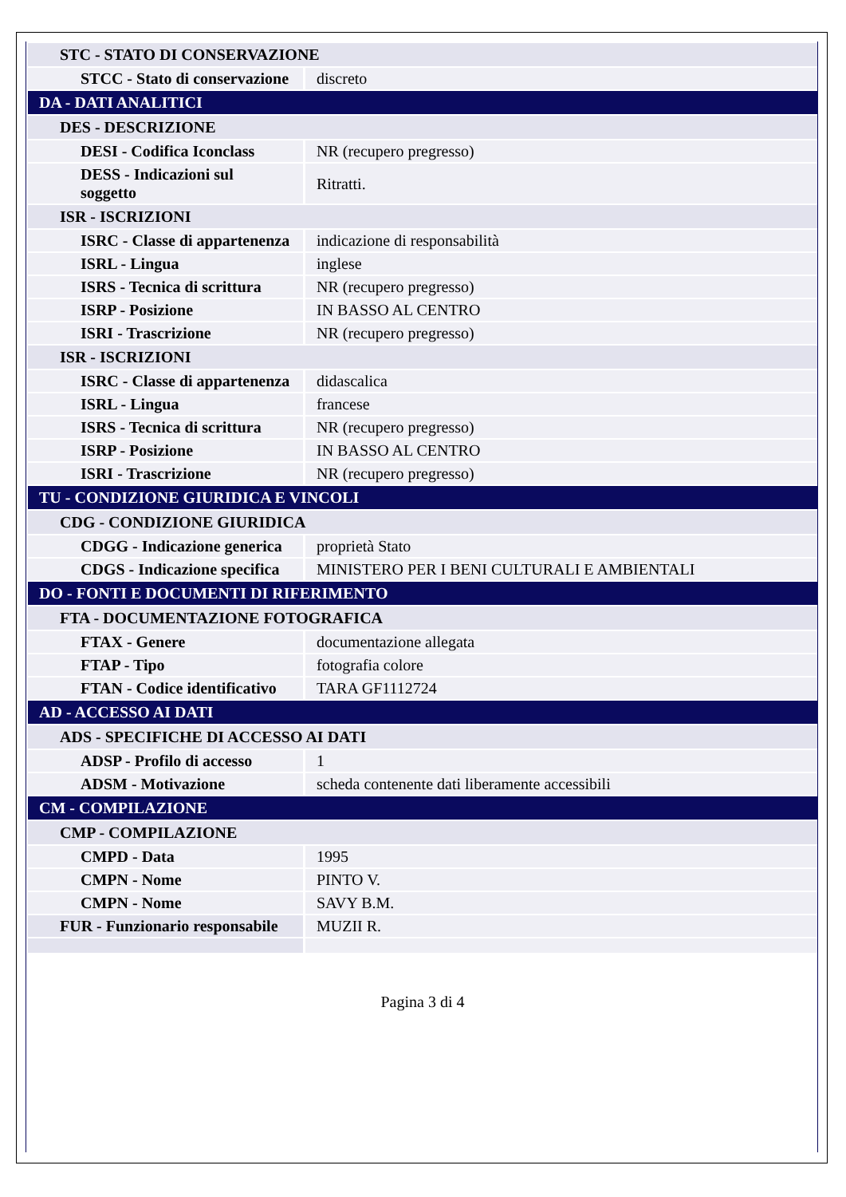| STC - STATO DI CONSERVAZIONE | |
| STCC - Stato di conservazione | discreto |
| DA - DATI ANALITICI | |
| DES - DESCRIZIONE | |
| DESI - Codifica Iconclass | NR (recupero pregresso) |
| DESS - Indicazioni sul soggetto | Ritratti. |
| ISR - ISCRIZIONI | |
| ISRC - Classe di appartenenza | indicazione di responsabilità |
| ISRL - Lingua | inglese |
| ISRS - Tecnica di scrittura | NR (recupero pregresso) |
| ISRP - Posizione | IN BASSO AL CENTRO |
| ISRI - Trascrizione | NR (recupero pregresso) |
| ISR - ISCRIZIONI | |
| ISRC - Classe di appartenenza | didascalica |
| ISRL - Lingua | francese |
| ISRS - Tecnica di scrittura | NR (recupero pregresso) |
| ISRP - Posizione | IN BASSO AL CENTRO |
| ISRI - Trascrizione | NR (recupero pregresso) |
| TU - CONDIZIONE GIURIDICA E VINCOLI | |
| CDG - CONDIZIONE GIURIDICA | |
| CDGG - Indicazione generica | proprietà Stato |
| CDGS - Indicazione specifica | MINISTERO PER I BENI CULTURALI E AMBIENTALI |
| DO - FONTI E DOCUMENTI DI RIFERIMENTO | |
| FTA - DOCUMENTAZIONE FOTOGRAFICA | |
| FTAX - Genere | documentazione allegata |
| FTAP - Tipo | fotografia colore |
| FTAN - Codice identificativo | TARA GF1112724 |
| AD - ACCESSO AI DATI | |
| ADS - SPECIFICHE DI ACCESSO AI DATI | |
| ADSP - Profilo di accesso | 1 |
| ADSM - Motivazione | scheda contenente dati liberamente accessibili |
| CM - COMPILAZIONE | |
| CMP - COMPILAZIONE | |
| CMPD - Data | 1995 |
| CMPN - Nome | PINTO V. |
| CMPN - Nome | SAVY B.M. |
| FUR - Funzionario responsabile | MUZII R. |
Pagina 3 di 4